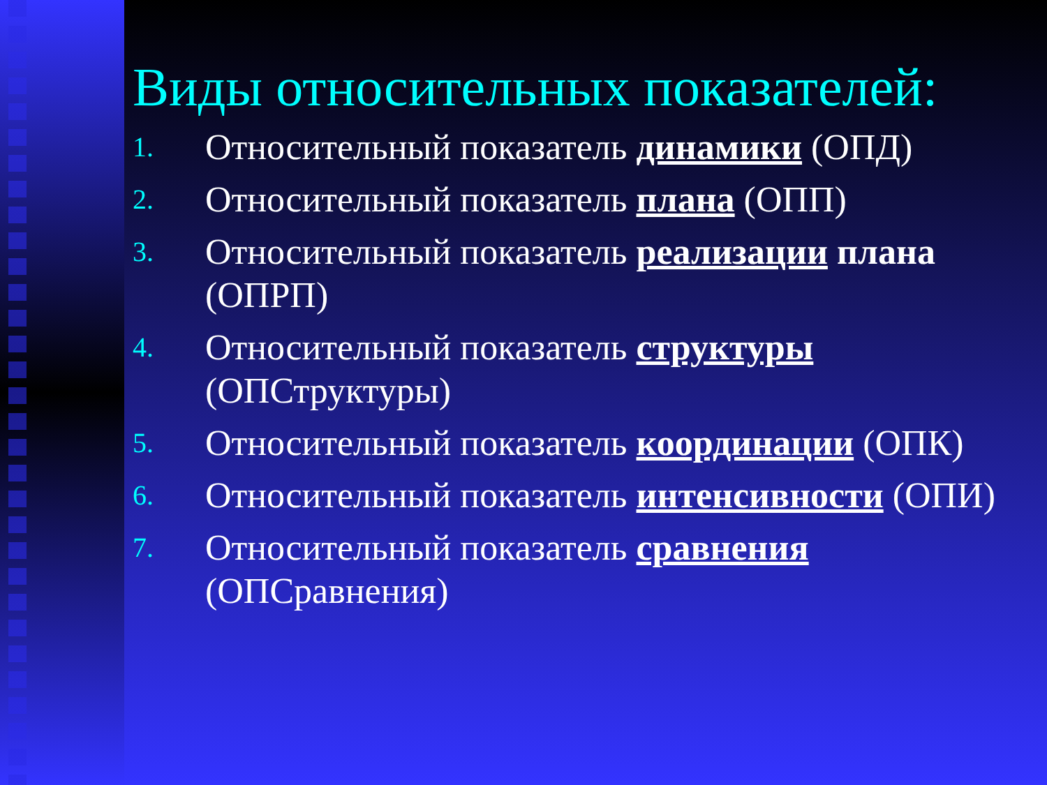Виды относительных показателей:
1. Относительный показатель динамики (ОПД)
2. Относительный показатель плана (ОПП)
3. Относительный показатель реализации плана (ОПРП)
4. Относительный показатель структуры (ОПСтруктуры)
5. Относительный показатель координации (ОПК)
6. Относительный показатель интенсивности (ОПИ)
7. Относительный показатель сравнения (ОПСравнения)